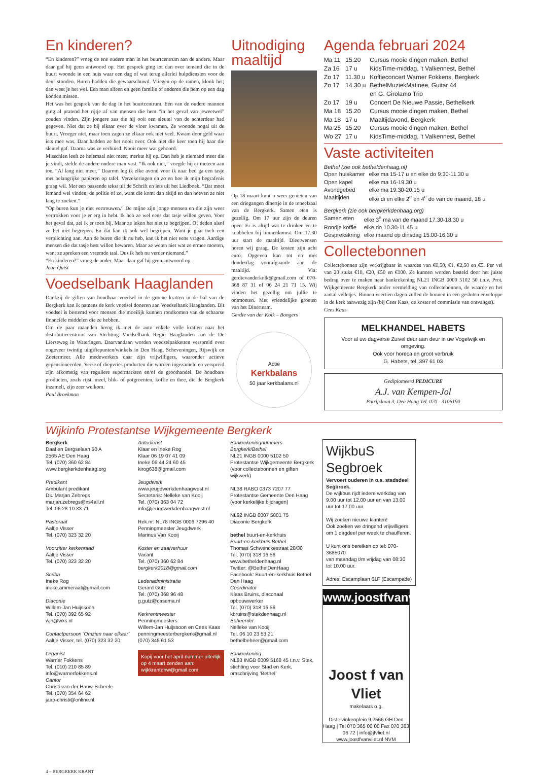En kinderen?
“En kinderen?” vroeg de ene oudere man in het buurtcentrum aan de andere. Maar daar gaf hij geen antwoord op. Het gesprek ging tot dan over iemand die in de buurt woonde in een huis waar een dag of wat terug allerlei hulpdiensten voor de deur stonden. Buren hadden die gewaarschuwd. Vliegen op de ramen, klonk het; dan weet je het wel. Een man alleen en geen familie of anderen die hem op een dag konden missen.
Het was het gesprek van de dag in het buurtcentrum. Eén van de oudere mannen ging al pratend het rijtje af van mensen die hem “in het geval van jeweetwel” zouden vinden. Zijn jongere zus die hij ooit een sleutel van de achterdeur had gegeven. Niet dat ze bij elkaar over de vloer kwamen. Ze woonde nogal uit de buurt. Vroeger niet, maar toen zagen ze elkaar ook niet veel. Kwam door geld waar iets mee was. Daar hadden ze het nooit over. Ook niet die keer toen hij haar die sleutel gaf. Daarna was ze verhuisd. Nooit meer wat gehoord.
Misschien leeft ze helemaal niet meer, merkte hij op. Dan heb je niemand meer die je vindt, stelde de andere oudere man vast. “Ik ook niet,” voegde hij er meteen aan toe. “Al lang niet meer.” Daarom leg ik elke avond voor ik naar bed ga een tasje met belangrijke papieren op tafel. Verzekeringen en zo en hoe ik mijn begrafenis graag wil. Met een passende tekst uit de Schrift en iets uit het Liedboek. “Dat moet iemand wel vinden; de politie of zo, want die komt dan altijd en dan hoeven ze niet lang te zoeken.”
“Op buren kun je niet vertrouwen.” De mijne zijn jonge mensen en die zijn weer vertrokken voor je er erg in hebt. Ik heb ze wel eens dat tasje willen geven. Voor het geval dat, zei ik er toen bij. Maar ze leken het niet te begrijpen. Of deden alsof ze het niet begrepen. En dat kan ik ook wel begrijpen. Want je gaat toch een verplichting aan. Aan de buren die ik nu heb, kan ik het niet eens vragen. Aardige mensen die dat tasje best willen bewaren. Maar ze weten niet wat ze ermee moeten, want ze spreken een vreemde taal. Dus ik heb nu verder niemand.”
“En kinderen?” vroeg de ander. Maar daar gaf hij geen antwoord op.
Jean Quist
Voedselbank Haaglanden
Dankzij de giften van houdbaar voedsel in de groene kratten in de hal van de Bergkerk kan ik namens de kerk voedsel doneren aan Voedselbank Haaglanden. Dit voedsel is bestemd voor mensen die moeilijk kunnen rondkomen van de schaarse financiële middelen die ze hebben.
Om de paar maanden breng ik met de auto enkele volle kratten naar het distributiecentrum van Stichting Voedselbank Regio Haaglanden aan de De Lierseweg in Wateringen. Daarvandaan worden voedselpakketten verspreid over ongeveer twintig uitgiftepunten/winkels in Den Haag, Scheveningen, Rijswijk en Zoetermeer. Alle medewerkers daar zijn vrijwilligers, waaronder actieve gepensioneerden. Verse of diepvries producten die worden ingezameld en verspreid zijn afkomstig van reguliere supermarkten en/of de groothandel. De houdbare producten, zoals rijst, meel, blik- of potgroenten, koffie en thee, die de Bergkerk inzamelt, zijn zeer welkom.
Paul Broekman
Uitnodiging maaltijd
Op 18 maart kunt u weer genieten van een driegangen dinertje in de toneelzaal van de Bergkerk. Samen eten is gezellig. Om 17 uur zijn de deuren open. Er is altijd wat te drinken en te knabbelen bij binnenkomst. Om 17.30 uur start de maaltijd. Dieetwensen horen wij graag. De kosten zijn acht euro. Opgeven kan tot en met donderdag voorafgaande aan de maaltijd. Via: gerdievanderkolk@gmail.com of 070-368 87 31 of 06 24 21 71 15. Wij vinden het gezellig om jullie te ontmoeten. Met vriendelijke groeten van het Dinerteam.
Gerdie van der Kolk – Bongers
Actie
Kerkbalans
50 jaar kerkbalans.nl
Agenda februari 2024
| Ma 11 | 15.20 | Cursus mooie dingen maken, Bethel |
| Za 16 | 17 u | KidsTime-middag, ’t Valkennest, Bethel |
| Zo 17 | 11.30 u | Koffieconcert Warner Fokkens, Bergkerk |
| Zo 17 | 14.30 u | BethelMuziekMatinee, Guitar 44 en G. Girolamo Trio |
| Zo 17 | 19 u | Concert De Nieuwe Passie, Bethelkerk |
| Ma 18 | 15.20 | Cursus mooie dingen maken, Bethel |
| Ma 18 | 17 u | Maaltijdavond, Bergkerk |
| Ma 25 | 15.20 | Cursus mooie dingen maken, Bethel |
| Wo 27 | 17 u | KidsTime-middag, ’t Valkennest, Bethel |
Vaste activiteiten
Bethel (zie ook betheldenhaag.nl)
| Open huiskamer | elke ma 15-17 u en elke do 9.30-11.30 u |
| Open kapel | elke ma 16-19.30 u |
| Avondgebed | elke ma 19.30-20.15 u |
| Maaltijden | elke di en elke 2<sup>e</sup> en 4<sup>e</sup> do van de maand, 18 u |
Bergkerk (zie ook bergkerkdenhaag.org)
| Samen eten | elke 3<sup>e</sup> ma van de maand 17.30-18.30 u |
| Rondje koffie | elke do 10.30-11.45 u |
| Gesprekskring | elke maand op dinsdag 15.00-16.30 u |
Collectebonnen
Collectebonnen zijn verkrijgbaar in waardes van €0,50, €1, €2,50 en €5. Per vel van 20 stuks €10, €20, €50 en €100. Ze kunnen worden besteld door het juiste bedrag over te maken naar bankrekening NL21 INGB 0000 5102 50 t.n.v. Prot. Wijkgemeente Bergkerk onder vermelding van collectebonnen, de waarde en het aantal velletjes. Binnen veertien dagen zullen de bonnen in een gesloten enveloppe in de kerk aanwezig zijn (bij Cees Kaas, de koster of commissie van ontvangst).
Cees Kaas
MELKHANDEL HABETS
Voor al uw dagverse Zuivel deur aan deur in uw Vogelwijk en omgeving.
Ook voor horeca en groot verbruik
G. Habets, tel. 397 61 03
Gediplomeerd PEDICURE
A.J. van Kempen-Jol
Patrijslaan 3, Den Haag Tel. 070 - 3106190
Wijkinfo Protestantse Wijkgemeente Bergkerk
Bergkerk
Daal en Bergselaan 50 A
2565 AE Den Haag
Tel. (070) 360 62 84
www.bergkerkdenhaag.org
Predikant
Ambulant predikant
Ds. Marjan Zebregs
marjan.zebregs@xs4all.nl
Tel. 06 28 10 33 71
Pastoraat
Aaltje Visser
Tel. (070) 323 32 20
Voorzitter kerkenraad
Aaltje Visser
Tel. (070) 323 32 20
Scriba
Ineke Rog
ineke.ammeraal@gmail.com
Diaconie
Willem-Jan Huijssoon
Tel. (070) 392 65 92
wjh@wxs.nl
Contactpersoon ‘Omzien naar elkaar’
Aaltje Visser, tel. (070) 323 32 20
Organist
Warner Fokkens
Tel. (010) 210 85 89
info@warnerfokkens.nl
Cantor
Christi van der Hauw-Scheele
Tel. (070) 354 64 62
jaap-christi@online.nl
Autodienst
Klaar en Ineke Rog
Klaar 06 19 07 41 09
Ineke 06 44 24 60 45
kirog638@gmail.com
Jeugdwerk
www.jeugdwerkdenhaagwest.nl
Secretaris: Nelleke van Kooij
Tel. (070) 363 04 72
info@jeugdwerkdenhaagwest.nl
Rek.nr: NL78 INGB 0006 7296 40
Penningmeester Jeugdwerk
Marinus Van Kooij
Koster en zaalverhuur
Vacant
Tel. (070) 360 62 84
bergkerk2018@gmail.com
Ledenadministratie
Gerard Gutz
Tel. (070) 368 96 48
g.gutz@casema.nl
Kerkrentmeester
Penningmeesters:
Willem-Jan Huijssoon en Cees Kaas
penningmeesterbergkerk@gmail.nl
(070) 345 61 53
Kopij voor het april-nummer uiterlijk op 4 maart zenden aan: wijkkrantdhw@gmail.com
Bankrekeningnummers Bergkerk/Bethel
NL21 INGB 0000 5102 50
Protestantse Wijkgemeente Bergkerk (voor collectebonnen en giften wijkwerk)
NL38 RABO 0373 7207 77
Protestantse Gemeente Den Haag (voor kerkelijke bijdragen)
NL92 INGB 0007 5801 75
Diaconie Bergkerk
bethel buurt-en-kerkhuis
Buurt-en-kerkhuis Bethel
Thomas Schwenckestraat 28/30
Tel. (070) 318 16 56
www.betheldenhaag.nl
Twitter: @BethelDenHaag
Facebook: Buurt-en-kerkhuis Bethel Den Haag
Coördinator
Klaas Bruins, diaconaal opbouwwerker
Tel. (070) 318 16 56
kbruins@stekdenhaag.nl
Beheerder
Nelleke van Kooij
Tel. 06 10 23 53 21
bethelbeheer@gmail.com
Bankrekening
NL83 INGB 0009 5168 45 t.n.v. Stek, stichting voor Stad en Kerk, omschrijving ‘Bethel’
WijkbuS Segbroek
Vervoert ouderen in o.a. stadsdeel Segbroek.
De wijkbus rijdt iedere werkdag van 9.00 uur tot 12.00 uur en van 13.00 uur tot 17.00 uur.
Wij zoeken nieuwe klanten!
Ook zoeken we dringend vrijwilligers om 1 dagdeel per week te chaufferen.
U kunt ons bereiken op tel: 070-3685070
van maandag t/m vrijdag van 08:30 tot 10.00 uur.
Adres: Escamplaan 61F (Escampade)
www.joostfvanvliet.nl
Joost f van Vliet
makelaars o.g.
Distelvinkenplein 9 2566 GH Den Haag | Tel 070 365 00 00 Fax 070 363 06 72 | info@jfvliet.nl www.joostfvanvliet.nl NVM
4 – BERGKERK KRANT